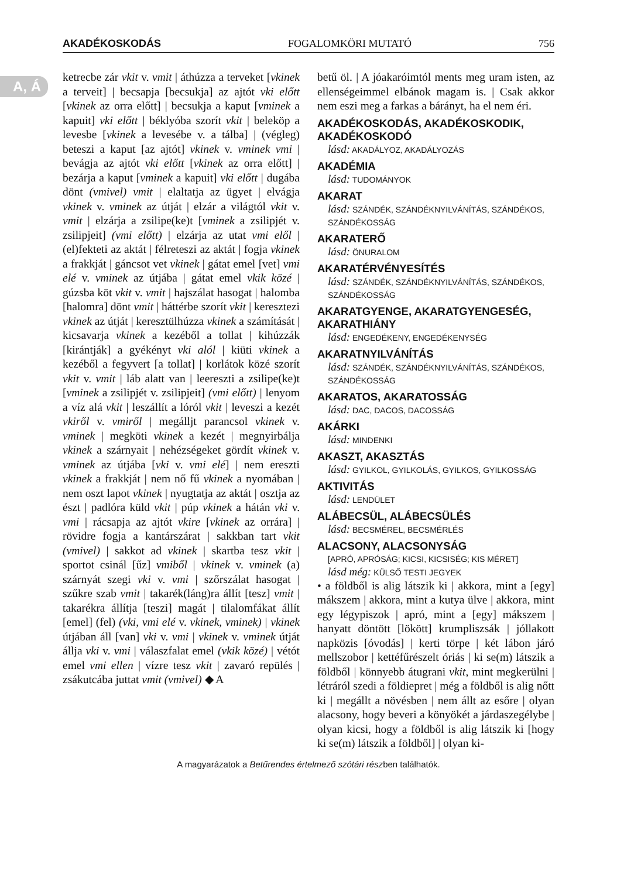AKADÉKOSKODÁS FOGALOMKÖRI MUTATÓ 756
A, Á
ketrecbe zár vkit v. vmit | áthúzza a terveket [vkinek a terveit] | becsapja [becsukja] az ajtót vki előtt [vkinek az orra előtt] | becsukja a kaput [vminek a kapuit] vki előtt | béklyóba szorít vkit | beleköp a levesbe [vkinek a levesébe v. a tálba] | (végleg) beteszi a kaput [az ajtót] vkinek v. vminek vmi | bevágja az ajtót vki előtt [vkinek az orra előtt] | bezárja a kaput [vminek a kapuit] vki előtt | dugába dönt (vmivel) vmit | elaltatja az ügyet | elvágja vkinek v. vminek az útját | elzár a világtól vkit v. vmit | elzárja a zsilipe(ke)t [vminek a zsilipjét v. zsilipjeit] (vmi előtt) | elzárja az utat vmi elől | (el)fekteti az aktát | félreteszi az aktát | fogja vkinek a frakkját | gáncsot vet vkinek | gátat emel [vet] vmi elé v. vminek az útjába | gátat emel vkik közé | gúzsba köt vkit v. vmit | hajszálat hasogat | halomba [halomra] dönt vmit | háttérbe szorít vkit | keresztezi vkinek az útját | keresztülhúzza vkinek a számítását | kicsavarja vkinek a kezéből a tollat | kihúzzák [kirántják] a gyékényt vki alól | kiüti vkinek a kezéből a fegyvert [a tollat] | korlátok közé szorít vkit v. vmit | láb alatt van | leereszti a zsilipe(ke)t [vminek a zsilipjét v. zsilipjeit] (vmi előtt) | lenyom a víz alá vkit | leszállít a lóról vkit | leveszi a kezét vkiről v. vmiről | megálljt parancsol vkinek v. vminek | megköti vkinek a kezét | megnyirbálja vkinek a szárnyait | nehézségeket gördít vkinek v. vminek az útjába [vki v. vmi elé] | nem ereszti vkinek a frakkját | nem nő fű vkinek a nyomában | nem oszt lapot vkinek | nyugtatja az aktát | osztja az észt | padlóra küld vkit | púp vkinek a hátán vki v. vmi | rácsapja az ajtót vkire [vkinek az orrára] | rövidre fogja a kantárszárat | sakkban tart vkit (vmivel) | sakkot ad vkinek | skartba tesz vkit | sportot csinál [űz] vmiből | vkinek v. vminek (a) szárnyát szegi vki v. vmi | szőrszálat hasogat | szűkre szab vmit | takarék(láng)ra állít [tesz] vmit | takarékra állítja [teszi] magát | tilalomfákat állít [emel] (fel) (vki, vmi elé v. vkinek, vminek) | vkinek útjában áll [van] vki v. vmi | vkinek v. vminek útját állja vki v. vmi | válaszfalat emel (vkik közé) | vétót emel vmi ellen | vízre tesz vkit | zavaró repülés | zsákutcába juttat vmit (vmivel) ◆ A
betű öl. | A jóakaróimtól ments meg uram isten, az ellenségeimmel elbánok magam is. | Csak akkor nem eszi meg a farkas a bárányt, ha el nem éri.
AKADÉKOSKODÁS, AKADÉKOSKODIK, AKADÉKOSKODÓ
lásd: AKADÁLYOZ, AKADÁLYOZÁS
AKADÉMIA
lásd: TUDOMÁNYOK
AKARAT
lásd: SZÁNDÉK, SZÁNDÉKNYILVÁNÍTÁS, SZÁNDÉKOS, SZÁNDÉKOSSÁG
AKARATERŐ
lásd: ÖNURALOM
AKARATÉRVÉNYESÍTÉS
lásd: SZÁNDÉK, SZÁNDÉKNYILVÁNÍTÁS, SZÁNDÉKOS, SZÁNDÉKOSSÁG
AKARATGYENGE, AKARATGYENGESÉG, AKARATHIÁNY
lásd: ENGEDÉKENY, ENGEDÉKENYSÉG
AKARATNYILVÁNÍTÁS
lásd: SZÁNDÉK, SZÁNDÉKNYILVÁNÍTÁS, SZÁNDÉKOS, SZÁNDÉKOSSÁG
AKARATOS, AKARATOSSÁG
lásd: DAC, DACOS, DACOSSÁG
AKÁRKI
lásd: MINDENKI
AKASZT, AKASZTÁS
lásd: GYILKOL, GYILKOLÁS, GYILKOS, GYILKOSSÁG
AKTIVITÁS
lásd: LENDÜLET
ALÁBECSÜL, ALÁBECSÜLÉS
lásd: BECSMÉREL, BECSMÉRLÉS
ALACSONY, ALACSONYSÁG
[APRÓ, APRÓSÁG; KICSI, KICSISÉG; KIS MÉRET]
lásd még: KÜLSŐ TESTI JEGYEK
• a földből is alig látszik ki | akkora, mint a [egy] mákszem | akkora, mint a kutya ülve | akkora, mint egy légypiszok | apró, mint a [egy] mákszem | hanyatt döntött [lökött] krumpliszsák | jóllakott napközis [óvodás] | kerti törpe | két lábon járó mellszobor | kettéfűrészelt óriás | ki se(m) látszik a földből | könnyebb átugrani vkit, mint megkerülni | létráról szedi a földiepret | még a földből is alig nőtt ki | megállt a növésben | nem állt az esőre | olyan alacsony, hogy beveri a könyökét a járdaszegélybe | olyan kicsi, hogy a földből is alig látszik ki [hogy ki se(m) látszik a földből] | olyan ki-
A magyarázatok a Betűrendes értelmező szótári részben találhatók.